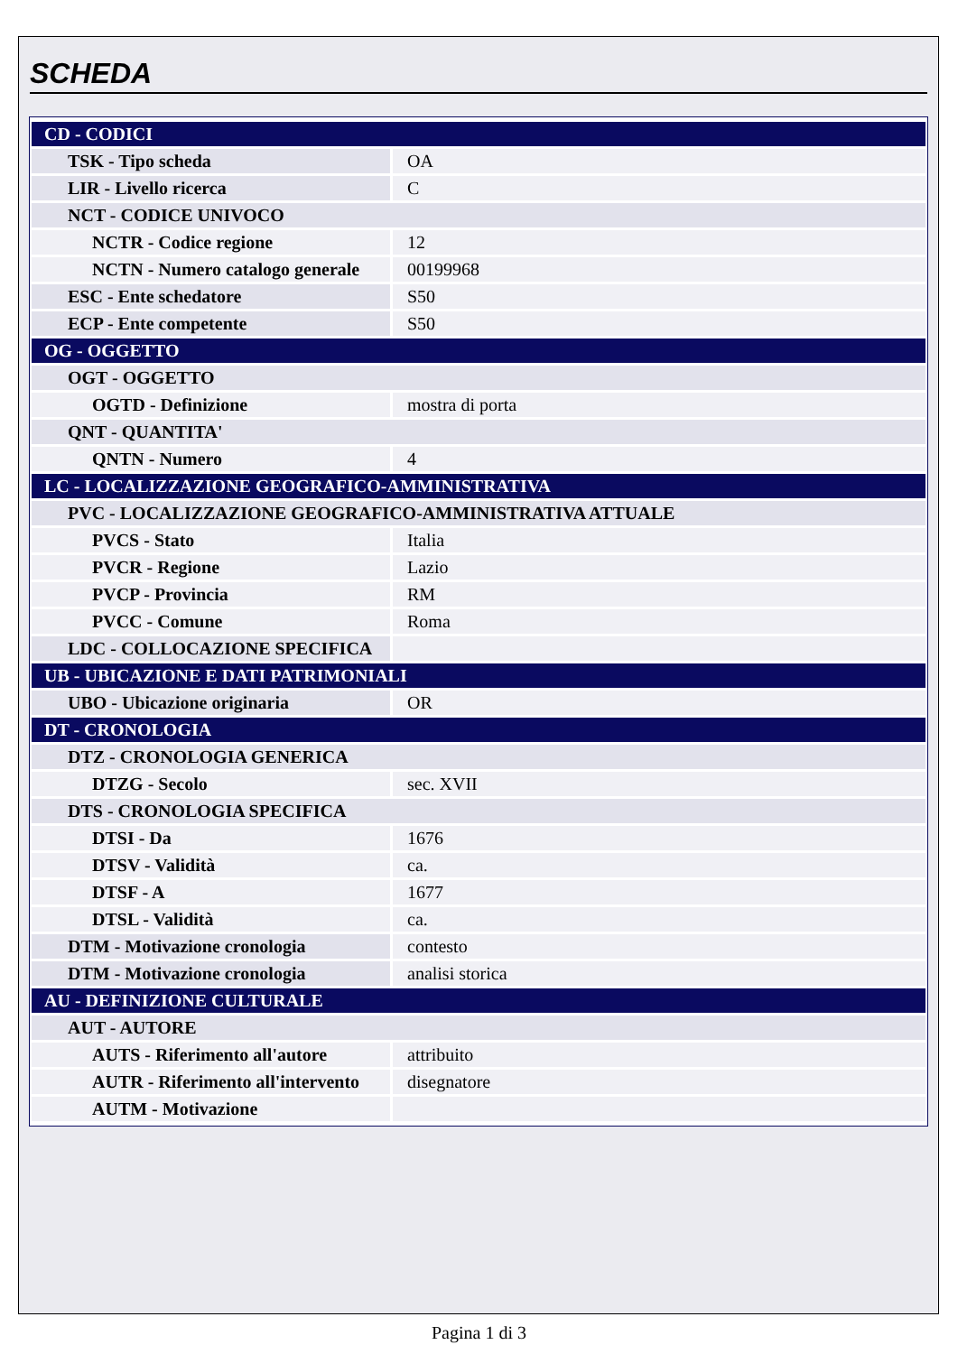SCHEDA
| CD - CODICI | |
| TSK - Tipo scheda | OA |
| LIR - Livello ricerca | C |
| NCT - CODICE UNIVOCO | |
| NCTR - Codice regione | 12 |
| NCTN - Numero catalogo generale | 00199968 |
| ESC - Ente schedatore | S50 |
| ECP - Ente competente | S50 |
| OG - OGGETTO | |
| OGT - OGGETTO | |
| OGTD - Definizione | mostra di porta |
| QNT - QUANTITA' | |
| QNTN - Numero | 4 |
| LC - LOCALIZZAZIONE GEOGRAFICO-AMMINISTRATIVA | |
| PVC - LOCALIZZAZIONE GEOGRAFICO-AMMINISTRATIVA ATTUALE | |
| PVCS - Stato | Italia |
| PVCR - Regione | Lazio |
| PVCP - Provincia | RM |
| PVCC - Comune | Roma |
| LDC - COLLOCAZIONE SPECIFICA | |
| UB - UBICAZIONE E DATI PATRIMONIALI | |
| UBO - Ubicazione originaria | OR |
| DT - CRONOLOGIA | |
| DTZ - CRONOLOGIA GENERICA | |
| DTZG - Secolo | sec. XVII |
| DTS - CRONOLOGIA SPECIFICA | |
| DTSI - Da | 1676 |
| DTSV - Validità | ca. |
| DTSF - A | 1677 |
| DTSL - Validità | ca. |
| DTM - Motivazione cronologia | contesto |
| DTM - Motivazione cronologia | analisi storica |
| AU - DEFINIZIONE CULTURALE | |
| AUT - AUTORE | |
| AUTS - Riferimento all'autore | attribuito |
| AUTR - Riferimento all'intervento | disegnatore |
| AUTM - Motivazione | |
Pagina 1 di 3